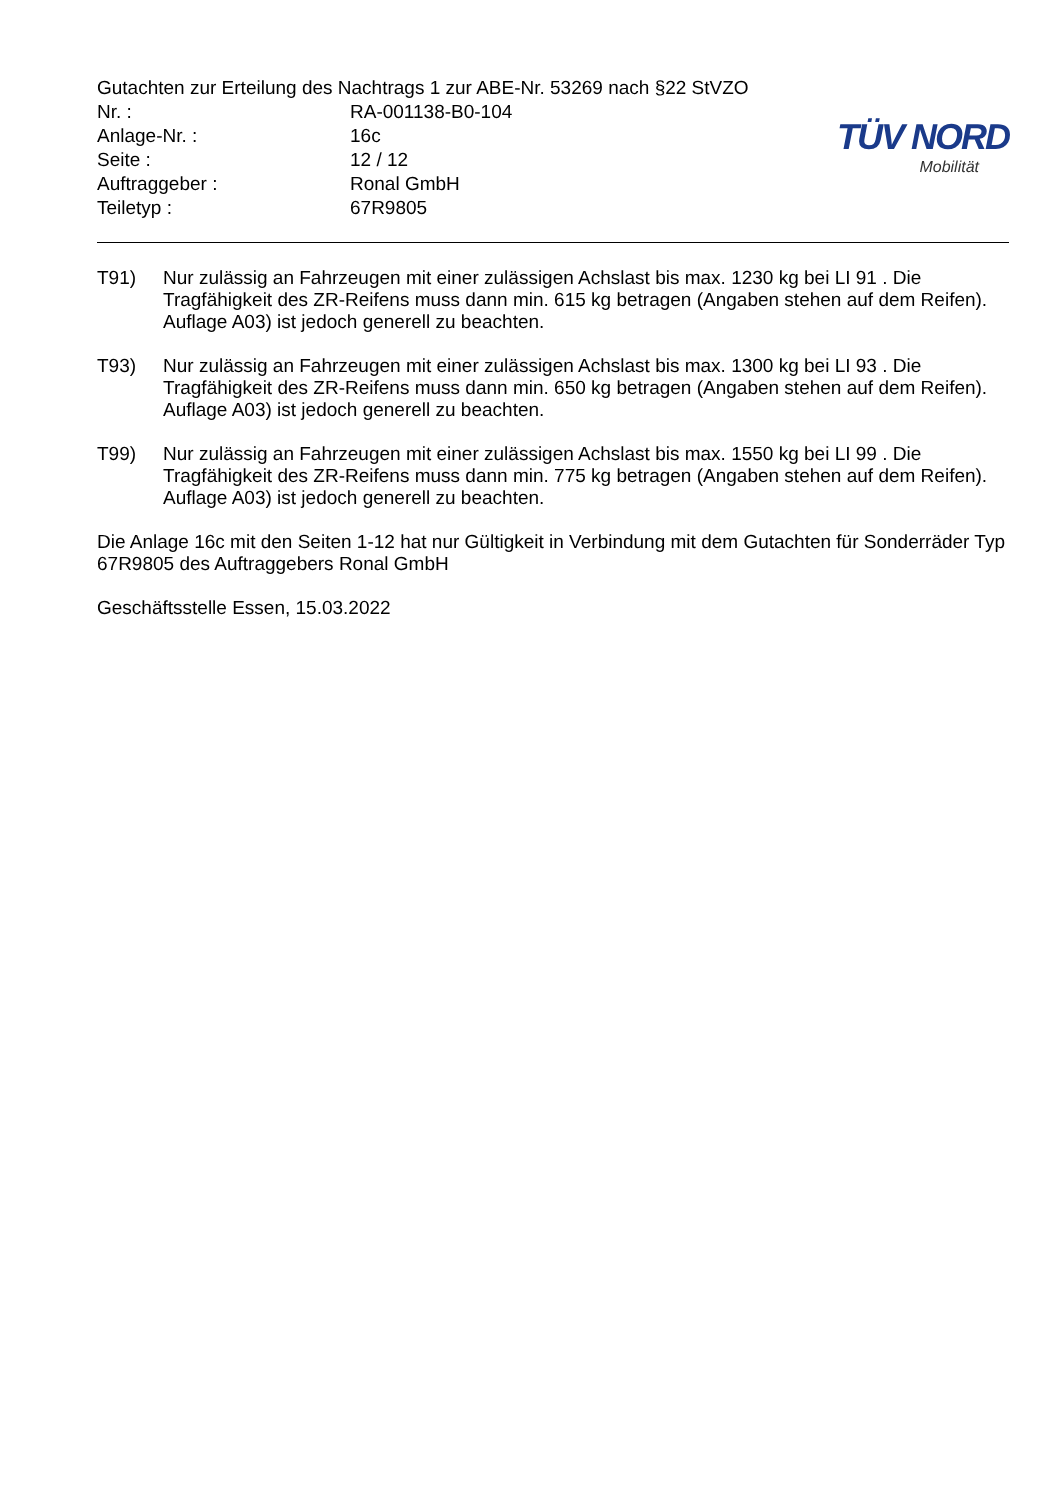Gutachten zur Erteilung des Nachtrags 1 zur ABE-Nr. 53269 nach §22 StVZO
| Nr. : | RA-001138-B0-104 |
| Anlage-Nr. : | 16c |
| Seite : | 12 / 12 |
| Auftraggeber : | Ronal GmbH |
| Teiletyp : | 67R9805 |
TÜV NORD
Mobilität
T91) Nur zulässig an Fahrzeugen mit einer zulässigen Achslast bis max. 1230 kg bei LI 91 . Die Tragfähigkeit des ZR-Reifens muss dann min. 615 kg betragen (Angaben stehen auf dem Reifen). Auflage A03) ist jedoch generell zu beachten.
T93) Nur zulässig an Fahrzeugen mit einer zulässigen Achslast bis max. 1300 kg bei LI 93 . Die Tragfähigkeit des ZR-Reifens muss dann min. 650 kg betragen (Angaben stehen auf dem Reifen). Auflage A03) ist jedoch generell zu beachten.
T99) Nur zulässig an Fahrzeugen mit einer zulässigen Achslast bis max. 1550 kg bei LI 99 . Die Tragfähigkeit des ZR-Reifens muss dann min. 775 kg betragen (Angaben stehen auf dem Reifen). Auflage A03) ist jedoch generell zu beachten.
Die Anlage 16c mit den Seiten 1-12 hat nur Gültigkeit in Verbindung mit dem Gutachten für Sonderräder Typ 67R9805 des Auftraggebers Ronal GmbH
Geschäftsstelle Essen, 15.03.2022